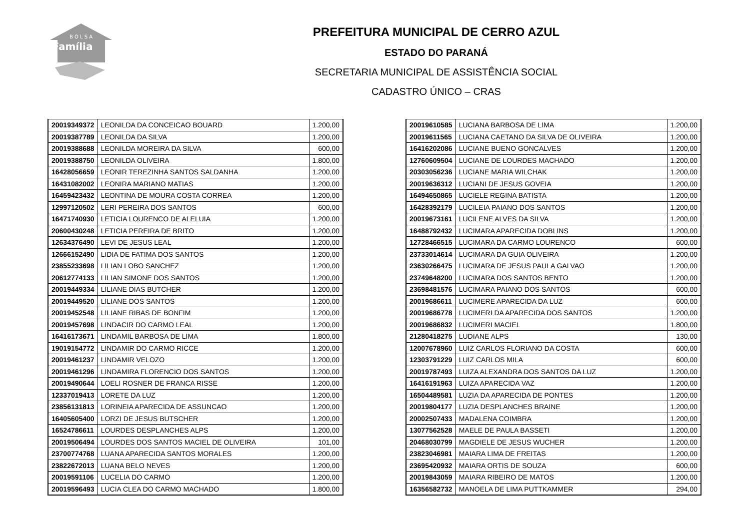B O L S A
Família
PREFEITURA MUNICIPAL DE CERRO AZUL
ESTADO DO PARANÁ
SECRETARIA MUNICIPAL DE ASSISTÊNCIA SOCIAL
CADASTRO ÚNICO – CRAS
| 20019349372 | LEONILDA DA CONCEICAO BOUARD | 1.200,00 |
| 20019387789 | LEONILDA DA SILVA | 1.200,00 |
| 20019388688 | LEONILDA MOREIRA DA SILVA | 600,00 |
| 20019388750 | LEONILDA OLIVEIRA | 1.800,00 |
| 16428056659 | LEONIR TEREZINHA SANTOS SALDANHA | 1.200,00 |
| 16431082002 | LEONIRA MARIANO MATIAS | 1.200,00 |
| 16459423432 | LEONTINA DE MOURA COSTA CORREA | 1.200,00 |
| 12997120502 | LERI PEREIRA DOS SANTOS | 600,00 |
| 16471740930 | LETICIA LOURENCO DE ALELUIA | 1.200,00 |
| 20600430248 | LETICIA PEREIRA DE BRITO | 1.200,00 |
| 12634376490 | LEVI DE JESUS LEAL | 1.200,00 |
| 12666152490 | LIDIA DE FATIMA DOS SANTOS | 1.200,00 |
| 23855233698 | LILIAN LOBO SANCHEZ | 1.200,00 |
| 20612774133 | LILIAN SIMONE DOS SANTOS | 1.200,00 |
| 20019449334 | LILIANE DIAS BUTCHER | 1.200,00 |
| 20019449520 | LILIANE DOS SANTOS | 1.200,00 |
| 20019452548 | LILIANE RIBAS DE BONFIM | 1.200,00 |
| 20019457698 | LINDACIR DO CARMO LEAL | 1.200,00 |
| 16416173671 | LINDAMIL BARBOSA DE LIMA | 1.800,00 |
| 19019154772 | LINDAMIR DO CARMO RICCE | 1.200,00 |
| 20019461237 | LINDAMIR VELOZO | 1.200,00 |
| 20019461296 | LINDAMIRA FLORENCIO DOS SANTOS | 1.200,00 |
| 20019490644 | LOELI ROSNER DE FRANCA RISSE | 1.200,00 |
| 12337019413 | LORETE DA LUZ | 1.200,00 |
| 23856131813 | LORINEIA APARECIDA DE ASSUNCAO | 1.200,00 |
| 16405605400 | LORZI DE JESUS BUTSCHER | 1.200,00 |
| 16524786611 | LOURDES DESPLANCHES ALPS | 1.200,00 |
| 20019506494 | LOURDES DOS SANTOS MACIEL DE OLIVEIRA | 101,00 |
| 23700774768 | LUANA APARECIDA SANTOS MORALES | 1.200,00 |
| 23822672013 | LUANA BELO NEVES | 1.200,00 |
| 20019591106 | LUCELIA DO CARMO | 1.200,00 |
| 20019596493 | LUCIA CLEA DO CARMO MACHADO | 1.800,00 |
| 20019610585 | LUCIANA BARBOSA DE LIMA | 1.200,00 |
| 20019611565 | LUCIANA CAETANO DA SILVA DE OLIVEIRA | 1.200,00 |
| 16416202086 | LUCIANE BUENO GONCALVES | 1.200,00 |
| 12760609504 | LUCIANE DE LOURDES MACHADO | 1.200,00 |
| 20303056236 | LUCIANE MARIA WILCHAK | 1.200,00 |
| 20019636312 | LUCIANI DE JESUS GOVEIA | 1.200,00 |
| 16494650865 | LUCIELE REGINA BATISTA | 1.200,00 |
| 16428392179 | LUCILEIA PAIANO DOS SANTOS | 1.200,00 |
| 20019673161 | LUCILENE ALVES DA SILVA | 1.200,00 |
| 16488792432 | LUCIMARA APARECIDA DOBLINS | 1.200,00 |
| 12728466515 | LUCIMARA DA CARMO LOURENCO | 600,00 |
| 23733014614 | LUCIMARA DA GUIA OLIVEIRA | 1.200,00 |
| 23630266475 | LUCIMARA DE JESUS PAULA GALVAO | 1.200,00 |
| 23749648200 | LUCIMARA DOS SANTOS BENTO | 1.200,00 |
| 23698481576 | LUCIMARA PAIANO DOS SANTOS | 600,00 |
| 20019686611 | LUCIMERE APARECIDA DA LUZ | 600,00 |
| 20019686778 | LUCIMERI DA APARECIDA DOS SANTOS | 1.200,00 |
| 20019686832 | LUCIMERI MACIEL | 1.800,00 |
| 21280418275 | LUDIANE ALPS | 130,00 |
| 12007678960 | LUIZ CARLOS FLORIANO DA COSTA | 600,00 |
| 12303791229 | LUIZ CARLOS MILA | 600,00 |
| 20019787493 | LUIZA ALEXANDRA DOS SANTOS DA LUZ | 1.200,00 |
| 16416191963 | LUIZA APARECIDA VAZ | 1.200,00 |
| 16504489581 | LUZIA DA APARECIDA DE PONTES | 1.200,00 |
| 20019804177 | LUZIA DESPLANCHES BRAINE | 1.200,00 |
| 20002507433 | MADALENA COIMBRA | 1.200,00 |
| 13077562528 | MAELE DE PAULA BASSETI | 1.200,00 |
| 20468030799 | MAGDIELE DE JESUS WUCHER | 1.200,00 |
| 23823046981 | MAIARA LIMA DE FREITAS | 1.200,00 |
| 23695420932 | MAIARA ORTIS DE SOUZA | 600,00 |
| 20019843059 | MAIARA RIBEIRO DE MATOS | 1.200,00 |
| 16356582732 | MANOELA DE LIMA PUTTKAMMER | 294,00 |